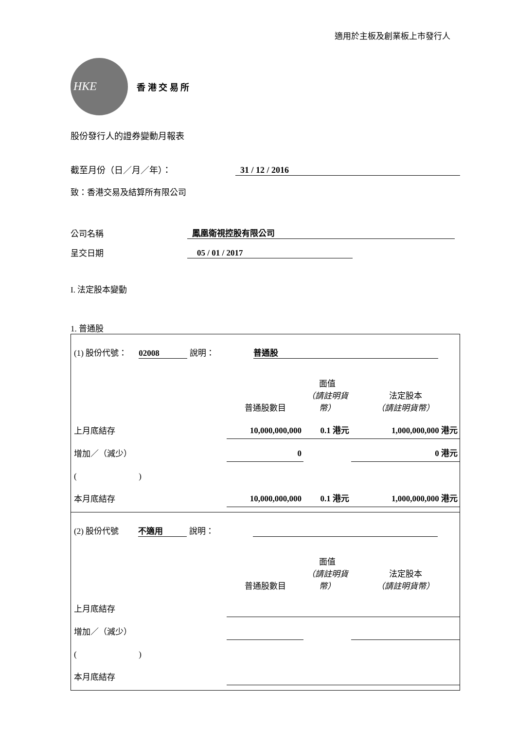適用於主板及創業板上市發行人
HKE
香 港 交 易 所
股份發行人的證券變動月報表
截至月份（日／月／年）： 31 / 12 / 2016
致：香港交易及結算所有限公司
公司名稱 鳳凰衛視控股有限公司
呈交日期 05 / 01 / 2017
I. 法定股本變動
1. 普通股
| (1) 股份代號： 02008 說明： 普通股 | | | |
| | 普通股數目 | 面值 （請註明貨幣） | 法定股本 （請註明貨幣） |
| 上月底結存 | 10,000,000,000 | 0.1 港元 | 1,000,000,000 港元 |
| 增加／（減少） | 0 | | 0 港元 |
| ( ) | | | |
| 本月底結存 | 10,000,000,000 | 0.1 港元 | 1,000,000,000 港元 |
| (2) 股份代號 不適用 說明： | | | |
| | 普通股數目 | 面值 （請註明貨幣） | 法定股本 （請註明貨幣） |
| 上月底結存 | | | |
| 增加／（減少） | | | |
| ( ) | | | |
| 本月底結存 | | | |